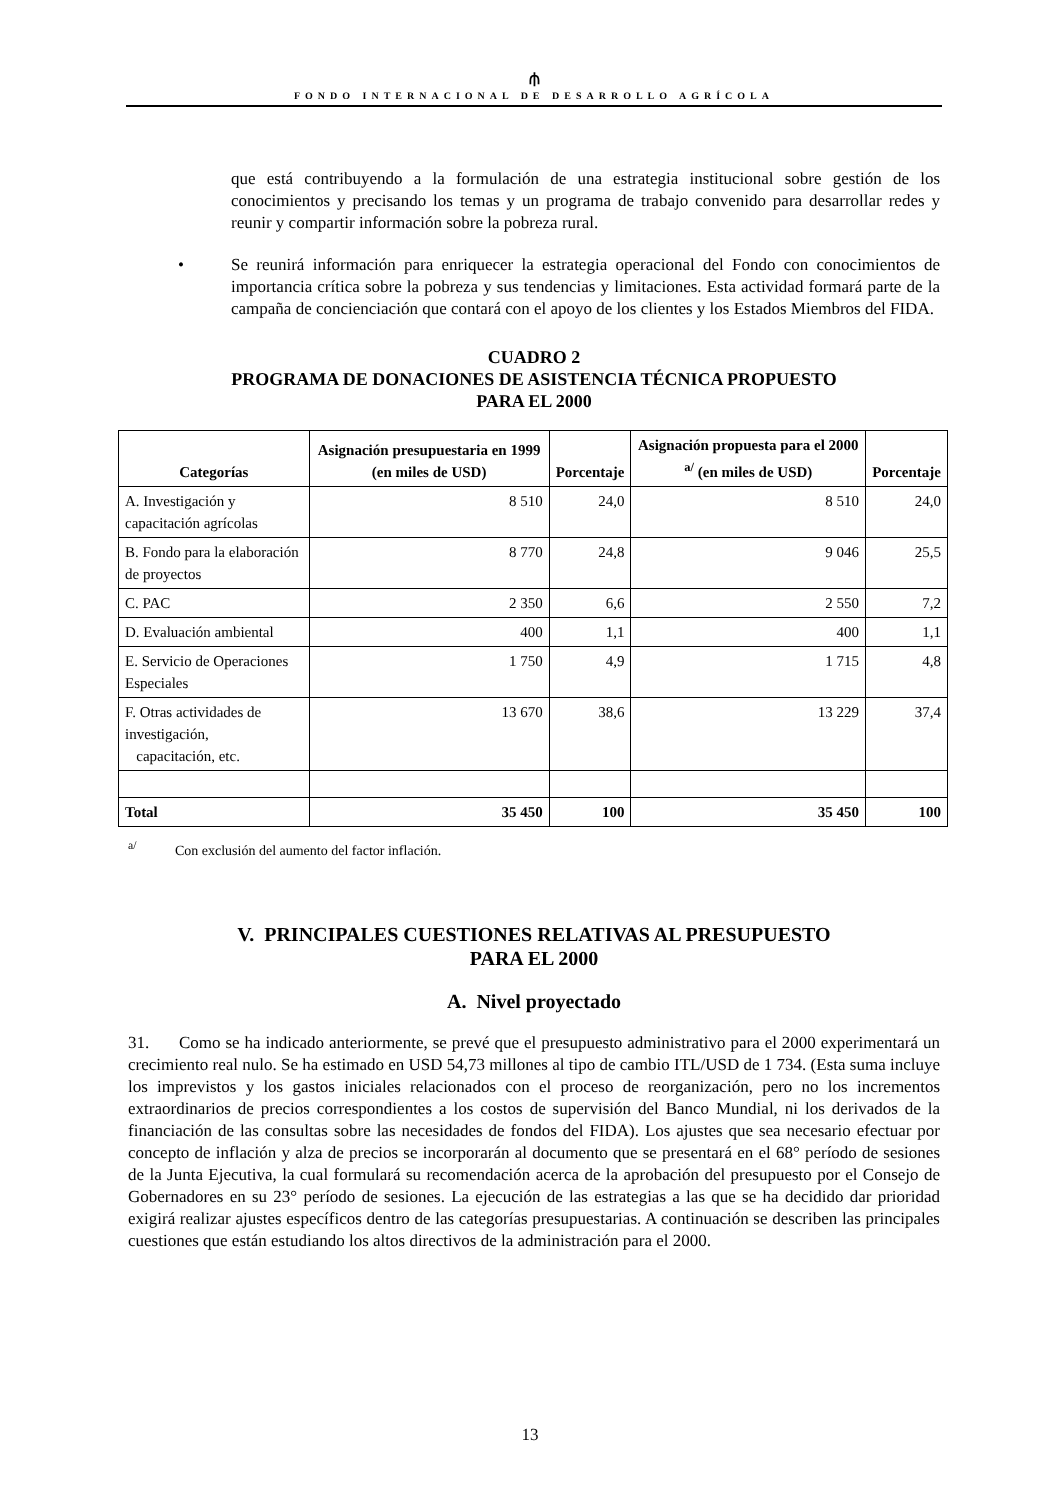⫛
FONDO INTERNACIONAL DE DESARROLLO AGRÍCOLA
que está contribuyendo a la formulación de una estrategia institucional sobre gestión de los conocimientos y precisando los temas y un programa de trabajo convenido para desarrollar redes y reunir y compartir información sobre la pobreza rural.
• Se reunirá información para enriquecer la estrategia operacional del Fondo con conocimientos de importancia crítica sobre la pobreza y sus tendencias y limitaciones. Esta actividad formará parte de la campaña de concienciación que contará con el apoyo de los clientes y los Estados Miembros del FIDA.
CUADRO 2
PROGRAMA DE DONACIONES DE ASISTENCIA TÉCNICA PROPUESTO
PARA EL 2000
| Categorías | Asignación presupuestaria en 1999 (en miles de USD) | Porcentaje | Asignación propuesta para el 2000 <sup>a/</sup> (en miles de USD) | Porcentaje |
| --- | --- | --- | --- | --- |
| A. Investigación y capacitación agrícolas | 8 510 | 24,0 | 8 510 | 24,0 |
| B. Fondo para la elaboración de proyectos | 8 770 | 24,8 | 9 046 | 25,5 |
| C. PAC | 2 350 | 6,6 | 2 550 | 7,2 |
| D. Evaluación ambiental | 400 | 1,1 | 400 | 1,1 |
| E. Servicio de Operaciones Especiales | 1 750 | 4,9 | 1 715 | 4,8 |
| F. Otras actividades de investigación, capacitación, etc. | 13 670 | 38,6 | 13 229 | 37,4 |
| Total | 35 450 | 100 | 35 450 | 100 |
<sup>a/</sup> Con exclusión del aumento del factor inflación.
V. PRINCIPALES CUESTIONES RELATIVAS AL PRESUPUESTO
PARA EL 2000
A. Nivel proyectado
31. Como se ha indicado anteriormente, se prevé que el presupuesto administrativo para el 2000 experimentará un crecimiento real nulo. Se ha estimado en USD 54,73 millones al tipo de cambio ITL/USD de 1 734. (Esta suma incluye los imprevistos y los gastos iniciales relacionados con el proceso de reorganización, pero no los incrementos extraordinarios de precios correspondientes a los costos de supervisión del Banco Mundial, ni los derivados de la financiación de las consultas sobre las necesidades de fondos del FIDA). Los ajustes que sea necesario efectuar por concepto de inflación y alza de precios se incorporarán al documento que se presentará en el 68° período de sesiones de la Junta Ejecutiva, la cual formulará su recomendación acerca de la aprobación del presupuesto por el Consejo de Gobernadores en su 23° período de sesiones. La ejecución de las estrategias a las que se ha decidido dar prioridad exigirá realizar ajustes específicos dentro de las categorías presupuestarias. A continuación se describen las principales cuestiones que están estudiando los altos directivos de la administración para el 2000.
13